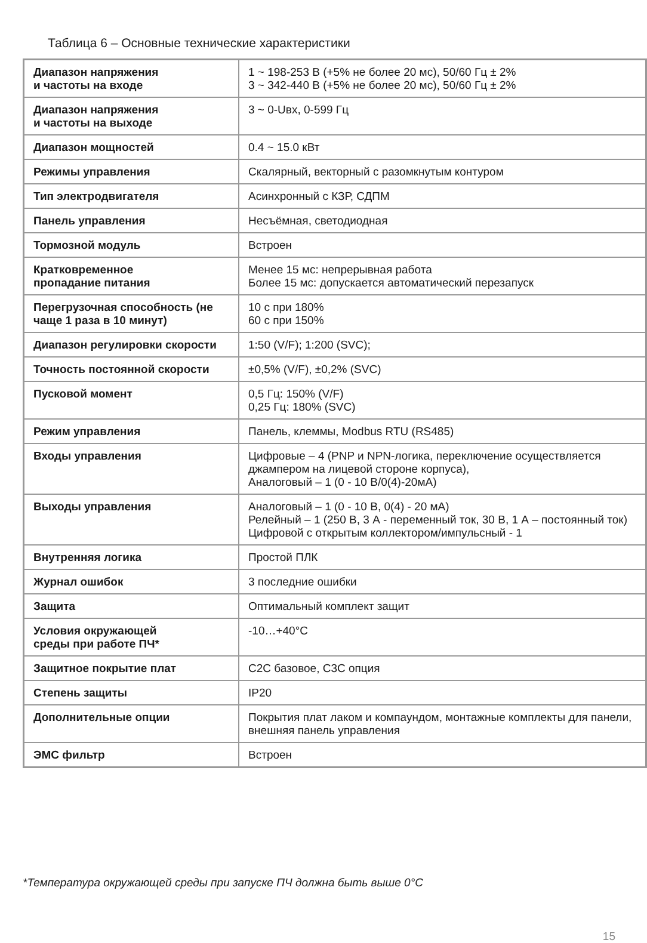Таблица 6 – Основные технические характеристики
| Диапазон напряжения и частоты на входе | 1 ~ 198-253 В (+5% не более 20 мс), 50/60 Гц ± 2% 3 ~ 342-440 В (+5% не более 20 мс), 50/60 Гц ± 2% |
| Диапазон напряжения и частоты на выходе | 3 ~ 0-Uвх, 0-599 Гц |
| Диапазон мощностей | 0.4 ~ 15.0 кВт |
| Режимы управления | Скалярный, векторный с разомкнутым контуром |
| Тип электродвигателя | Асинхронный с КЗР, СДПМ |
| Панель управления | Несъёмная, светодиодная |
| Тормозной модуль | Встроен |
| Кратковременное пропадание питания | Менее 15 мс: непрерывная работа Более 15 мс: допускается автоматический перезапуск |
| Перегрузочная способность (не чаще 1 раза в 10 минут) | 10 с при 180% 60 с при 150% |
| Диапазон регулировки скорости | 1:50 (V/F); 1:200 (SVC); |
| Точность постоянной скорости | ±0,5% (V/F), ±0,2% (SVC) |
| Пусковой момент | 0,5 Гц: 150% (V/F) 0,25 Гц: 180% (SVC) |
| Режим управления | Панель, клеммы, Modbus RTU (RS485) |
| Входы управления | Цифровые – 4 (PNP и NPN-логика, переключение осуществляется джампером на лицевой стороне корпуса), Аналоговый – 1 (0 - 10 В/0(4)-20мА) |
| Выходы управления | Аналоговый – 1 (0 - 10 В, 0(4) - 20 мА) Релейный – 1 (250 В, 3 А - переменный ток, 30 В, 1 А – постоянный ток) Цифровой с открытым коллектором/импульсный - 1 |
| Внутренняя логика | Простой ПЛК |
| Журнал ошибок | 3 последние ошибки |
| Защита | Оптимальный комплект защит |
| Условия окружающей среды при работе ПЧ* | -10…+40°С |
| Защитное покрытие плат | С2С базовое, С3С опция |
| Степень защиты | IP20 |
| Дополнительные опции | Покрытия плат лаком и компаундом, монтажные комплекты для панели, внешняя панель управления |
| ЭМС фильтр | Встроен |
*Температура окружающей среды при запуске ПЧ должна быть выше 0°С
15